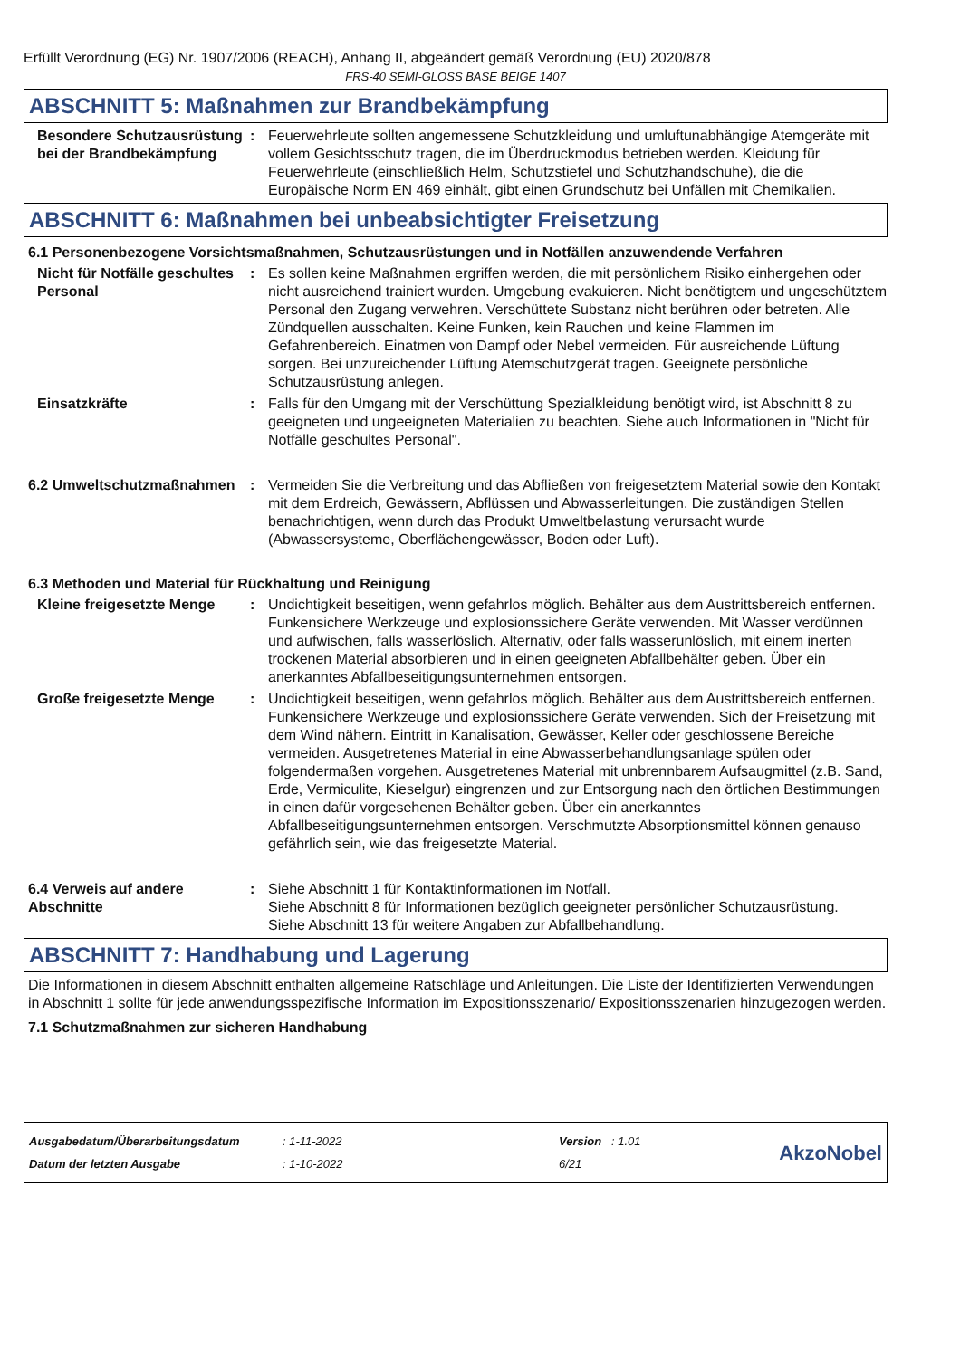Erfüllt Verordnung (EG) Nr. 1907/2006 (REACH), Anhang II, abgeändert gemäß Verordnung (EU) 2020/878
FRS-40 SEMI-GLOSS BASE BEIGE 1407
ABSCHNITT 5: Maßnahmen zur Brandbekämpfung
Besondere Schutzausrüstung bei der Brandbekämpfung
: Feuerwehrleute sollten angemessene Schutzkleidung und umluftunabhängige Atemgeräte mit vollem Gesichtsschutz tragen, die im Überdruckmodus betrieben werden. Kleidung für Feuerwehrleute (einschließlich Helm, Schutzstiefel und Schutzhandschuhe), die die Europäische Norm EN 469 einhält, gibt einen Grundschutz bei Unfällen mit Chemikalien.
ABSCHNITT 6: Maßnahmen bei unbeabsichtigter Freisetzung
6.1 Personenbezogene Vorsichtsmaßnahmen, Schutzausrüstungen und in Notfällen anzuwendende Verfahren
Nicht für Notfälle geschultes Personal
: Es sollen keine Maßnahmen ergriffen werden, die mit persönlichem Risiko einhergehen oder nicht ausreichend trainiert wurden. Umgebung evakuieren. Nicht benötigtem und ungeschütztem Personal den Zugang verwehren. Verschüttete Substanz nicht berühren oder betreten. Alle Zündquellen ausschalten. Keine Funken, kein Rauchen und keine Flammen im Gefahrenbereich. Einatmen von Dampf oder Nebel vermeiden. Für ausreichende Lüftung sorgen. Bei unzureichender Lüftung Atemschutzgerät tragen. Geeignete persönliche Schutzausrüstung anlegen.
Einsatzkräfte : Falls für den Umgang mit der Verschüttung Spezialkleidung benötigt wird, ist Abschnitt 8 zu geeigneten und ungeeigneten Materialien zu beachten. Siehe auch Informationen in "Nicht für Notfälle geschultes Personal".
6.2 Umweltschutzmaßnahmen : Vermeiden Sie die Verbreitung und das Abfließen von freigesetztem Material sowie den Kontakt mit dem Erdreich, Gewässern, Abflüssen und Abwasserleitungen. Die zuständigen Stellen benachrichtigen, wenn durch das Produkt Umweltbelastung verursacht wurde (Abwassersysteme, Oberflächengewässer, Boden oder Luft).
6.3 Methoden und Material für Rückhaltung und Reinigung
Kleine freigesetzte Menge : Undichtigkeit beseitigen, wenn gefahrlos möglich. Behälter aus dem Austrittsbereich entfernen. Funkensichere Werkzeuge und explosionssichere Geräte verwenden. Mit Wasser verdünnen und aufwischen, falls wasserlöslich. Alternativ, oder falls wasserunlöslich, mit einem inerten trockenen Material absorbieren und in einen geeigneten Abfallbehälter geben. Über ein anerkanntes Abfallbeseitigungsunternehmen entsorgen.
Große freigesetzte Menge : Undichtigkeit beseitigen, wenn gefahrlos möglich. Behälter aus dem Austrittsbereich entfernen. Funkensichere Werkzeuge und explosionssichere Geräte verwenden. Sich der Freisetzung mit dem Wind nähern. Eintritt in Kanalisation, Gewässer, Keller oder geschlossene Bereiche vermeiden. Ausgetretenes Material in eine Abwasserbehandlungsanlage spülen oder folgendermaßen vorgehen. Ausgetretenes Material mit unbrennbarem Aufsaugmittel (z.B. Sand, Erde, Vermiculite, Kieselgur) eingrenzen und zur Entsorgung nach den örtlichen Bestimmungen in einen dafür vorgesehenen Behälter geben. Über ein anerkanntes Abfallbeseitigungsunternehmen entsorgen. Verschmutzte Absorptionsmittel können genauso gefährlich sein, wie das freigesetzte Material.
6.4 Verweis auf andere Abschnitte
: Siehe Abschnitt 1 für Kontaktinformationen im Notfall.
Siehe Abschnitt 8 für Informationen bezüglich geeigneter persönlicher Schutzausrüstung.
Siehe Abschnitt 13 für weitere Angaben zur Abfallbehandlung.
ABSCHNITT 7: Handhabung und Lagerung
Die Informationen in diesem Abschnitt enthalten allgemeine Ratschläge und Anleitungen. Die Liste der Identifizierten Verwendungen in Abschnitt 1 sollte für jede anwendungsspezifische Information im Expositionsszenario/ Expositionsszenarien hinzugezogen werden.
7.1 Schutzmaßnahmen zur sicheren Handhabung
Ausgabedatum/Überarbeitungsdatum
Datum der letzten Ausgabe
: 1-11-2022
: 1-10-2022
Version : 1.01
6/21
AkzoNobel